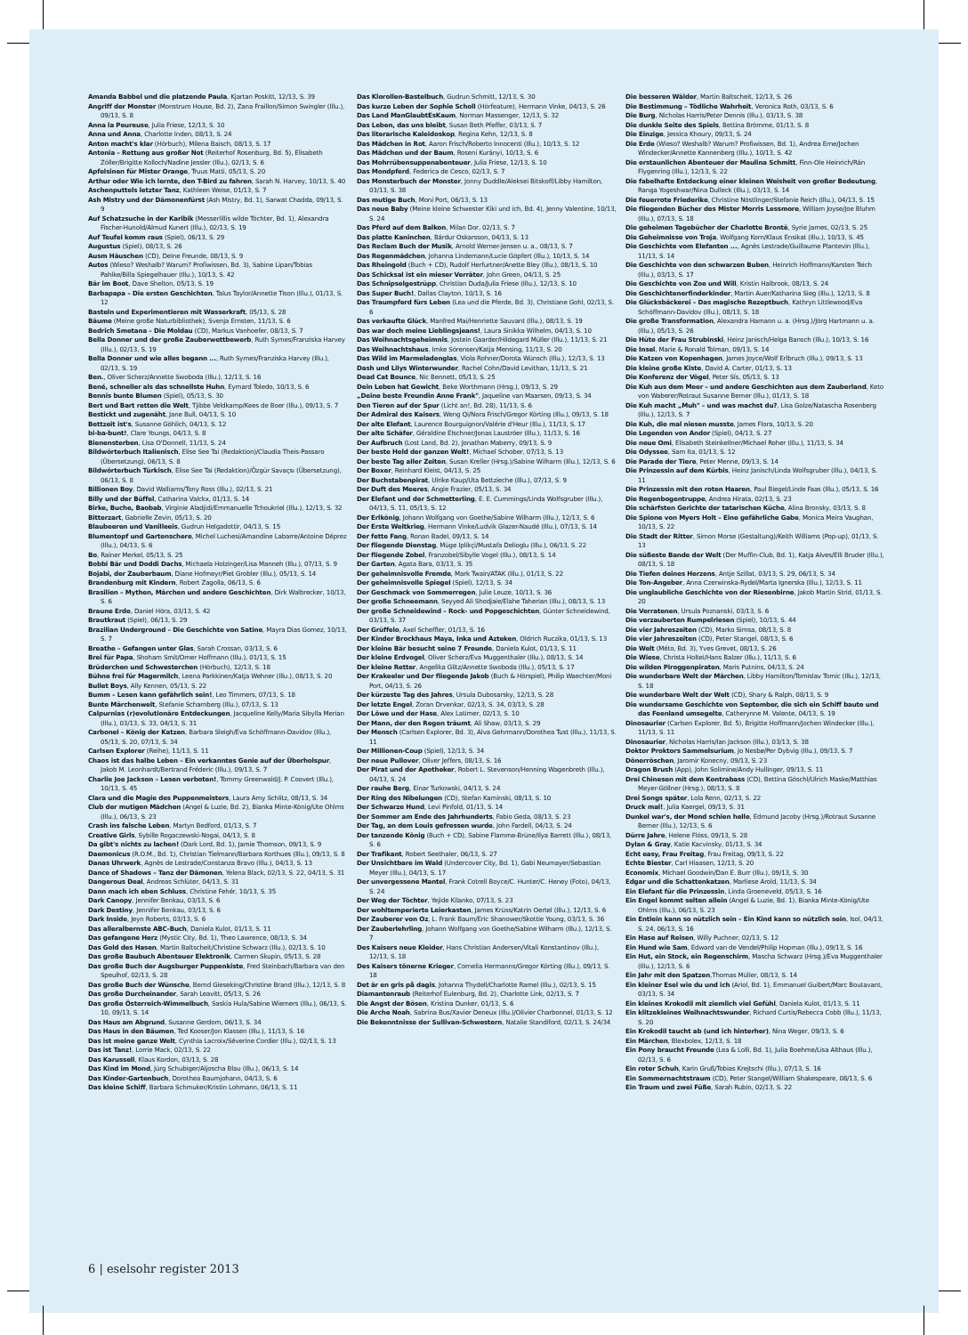Amanda Babbel und die platzende Paula, Kjartan Poskitt, 12/13, S. 39
Angriff der Monster (Monstrum House, Bd. 2), Zana Fraillon/Simon Swingler (Illu.), 09/13, S. 8
Anna la Peureuse, Julia Friese, 12/13, S. 10
Anna und Anna, Charlotte Inden, 08/13, S. 24
Anton macht's klar (Hörbuch), Milena Baisch, 08/13, S. 17
Antonia – Rettung aus großer Not (Reiterhof Rosenburg, Bd. 5), Elisabeth Zöller/Brigitte Kolloch/Nadine Jessler (Illu.), 02/13, S. 6
Apfelsinen für Mister Orange, Truus Matti, 05/13, S. 20
Arthur oder Wie ich lernte, den T-Bird zu fahren, Sarah N. Harvey, 10/13, S. 40
Aschenputtels letzter Tanz, Kathleen Weise, 01/13, S. 7
Ash Mistry und der Dämonenfürst (Ash Mistry, Bd. 1), Sarwat Chadda, 09/13, S. 9
Auf Schatzsuche in der Karibik (Messerlillis wilde Töchter, Bd. 1), Alexandra Fischer-Hunold/Almud Kunert (Illu.), 02/13, S. 19
Auf Teufel komm raus (Spiel), 06/13, S. 29
Augustus (Spiel), 08/13, S. 26
Ausm Häuschen (CD), Deine Freunde, 08/13, S. 9
Autos (Wieso? Weshalb? Warum? Profiwissen, Bd. 3), Sabine Lipan/Tobias Pahlke/Billa Spiegelhauer (Illu.), 10/13, S. 42
Bär im Boot, Dave Shelton, 05/13, S. 19
Barbapapa – Die ersten Geschichten, Talus Taylor/Annette Tison (Illu.), 01/13, S. 12
Basteln und Experimentieren mit Wasserkraft, 05/13, S. 28
Bäume (Meine große Naturbibliothek), Svenja Ernsten, 11/13, S. 6
Bedrich Smetana – Die Moldau (CD), Markus Vanhoefer, 08/13, S. 7
Bella Donner und der große Zauberwettbewerb, Ruth Symes/Franziska Harvey (Illu.), 02/13, S. 19
Bella Donner und wie alles begann ..., Ruth Symes/Franziska Harvey (Illu.), 02/13, S. 19
Ben., Oliver Scherz/Annette Swoboda (Illu.), 12/13, S. 16
Bené, schneller als das schnellste Huhn, Eymard Toledo, 10/13, S. 6
Bennis bunte Blumen (Spiel), 05/13, S. 30
Bert und Bart retten die Welt, Tjibbe Veldkamp/Kees de Boer (Illu.), 09/13, S. 7
Bestickt und zugenäht, Jane Bull, 04/13, S. 10
Bettzeit ist's, Susanne Göhlich, 04/13, S. 12
bi-ba-bunt!, Clare Youngs, 04/13, S. 8
Bienensterben, Lisa O'Donnell, 11/13, S. 24
Bildwörterbuch Italienisch, Elise See Tai (Redaktion)/Claudia Theis-Passaro (Übersetzung), 06/13, S. 8
Bildwörterbuch Türkisch, Elise See Tai (Redaktion)/Özgür Savaçsı (Übersetzung), 06/13, S. 8
Billionen Boy, David Walliams/Tony Ross (Illu.), 02/13, S. 21
Billy und der Büffel, Catharina Valckx, 01/13, S. 14
Birke, Buche, Baobab, Virginie Aladjidi/Emmanuelle Tchoukriel (Illu.), 12/13, S. 32
Bitterzart, Gabrielle Zevin, 05/13, S. 20
Blaubeeren und Vanilleeis, Gudrun Helgadottir, 04/13, S. 15
Blumentopf und Gartenschere, Michel Luchesi/Amandine Labarre/Antoine Déprez (Illu.), 04/13, S. 6
Bo, Rainer Merkel, 05/13, S. 25
Bobbi Bär und Doddi Dachs, Michaela Holzinger/Lisa Manneh (Illu.), 07/13, S. 9
Bojabi, der Zauberbaum, Diane Hofmeyr/Piet Grobler (Illu.), 05/13, S. 14
Brandenburg mit Kindern, Robert Zagolla, 06/13, S. 6
Brasilien – Mythen, Märchen und andere Geschichten, Dirk Walbrecker, 10/13, S. 6
Braune Erde, Daniel Höra, 03/13, S. 42
Brautkraut (Spiel), 06/13, S. 29
Brazilian Underground – Die Geschichte von Satine, Mayra Dias Gomez, 10/13, S. 7
Breathe – Gefangen unter Glas, Sarah Crossan, 03/13, S. 6
Brei für Papa, Shoham Smit/Omer Hoffmann (Illu.), 01/13, S. 15
Brüderchen und Schwesterchen (Hörbuch), 12/13, S. 18
Bühne frei für Magermilch, Leena Parkkinen/Katja Wehner (Illu.), 08/13, S. 20
Bullet Boys, Ally Kennen, 05/13, S. 22
Bumm – Lesen kann gefährlich sein!, Leo Timmers, 07/13, S. 18
Bunte Märchenwelt, Stefanie Scharnberg (Illu.), 07/13, S. 13
Calpurnias (r)evolutionäre Entdeckungen, Jacqueline Kelly/Maria Sibylla Merian (Illu.), 03/13, S. 33, 04/13, S. 31
Carbonel – König der Katzen, Barbara Sleigh/Eva Schöffmann-Davidov (Illu.), 05/13, S. 20, 07/13, S. 34
Carlsen Explorer (Reihe), 11/13, S. 11
Chaos ist das halbe Leben – Ein verkanntes Genie auf der Überholspur, Jakob M. Leonhardt/Bertrand Fréderic (Illu.), 09/13, S. 7
Charlie Joe Jackson – Lesen verboten!, Tommy Greenwald/J. P. Coovert (Illu.), 10/13, S. 45
Clara und die Magie des Puppenmeisters, Laura Amy Schlitz, 08/13, S. 34
Club der mutigen Mädchen (Angel & Luzie, Bd. 2), Bianka Minte-König/Ute Ohlms (Illu.), 06/13, S. 23
Crash ins falsche Leben, Martyn Bedford, 01/13, S. 7
Creative Girls, Sybille Rogaczewski-Nogai, 04/13, S. 8
Da gibt's nichts zu lachen! (Dark Lord, Bd. 1), Jamie Thomson, 09/13, S. 9
Daemonicus (R.O.M., Bd. 1), Christian Tielmann/Barbara Korthues (Illu.), 09/13, S. 8
Danas Uhrwerk, Agnès de Lestrade/Constanza Bravo (Illu.), 04/13, S. 13
Dance of Shadows – Tanz der Dämonen, Yelena Black, 02/13, S. 22, 04/13, S. 31
Dangerous Deal, Andreas Schlüter, 04/13, S. 31
Dann mach ich eben Schluss, Christine Fehér, 10/13, S. 35
Dark Canopy, Jennifer Benkau, 03/13, S. 6
Dark Destiny, Jennifer Benkau, 03/13, S. 6
Dark Inside, Jeyn Roberts, 03/13, S. 6
Das alleralbernste ABC-Buch, Daniela Kulot, 01/13, S. 11
Das gefangene Herz (Mystic City, Bd. 1), Theo Lawrence, 08/13, S. 34
Das Gold des Hasen, Martin Baltscheit/Christine Schwarz (Illu.), 02/13, S. 10
Das große Baubuch Abenteuer Elektronik, Carmen Skupin, 05/13, S. 28
Das große Buch der Augsburger Puppenkiste, Fred Steinbach/Barbara van den Speulhof, 02/13, S. 28
Das große Buch der Wünsche, Bernd Gieseking/Christine Brand (Illu.), 12/13, S. 8
Das große Durcheinander, Sarah Leavitt, 05/13, S. 26
Das große Österreich-Wimmelbuch, Saskia Hula/Sabine Wiemers (Illu.), 06/13, S. 10, 09/13, S. 14
Das Haus am Abgrund, Susanne Gerdom, 06/13, S. 34
Das Haus in den Bäumen, Ted Kooser/Jon Klassen (Illu.), 11/13, S. 16
Das ist meine ganze Welt, Cynthia Lacroix/Séverine Cordier (Illu.), 02/13, S. 13
Das ist Tanz!, Lorrie Mack, 02/13, S. 22
Das Karussell, Klaus Kordon, 03/13, S. 28
Das Kind im Mond, Jürg Schubiger/Aljoscha Blau (Illu.), 06/13, S. 14
Das Kinder-Gartenbuch, Dorothea Baumjohann, 04/13, S. 6
Das kleine Schiff, Barbara Schmuker/Kristin Lohmann, 06/13, S. 11
Das Klorollen-Bastelbuch, Gudrun Schmitt, 12/13, S. 30
Das kurze Leben der Sophie Scholl (Hörfeature), Hermann Vinke, 04/13, S. 26
Das Land ManGlaubtEsKaum, Norman Massenger, 12/13, S. 32
Das Leben, das uns bleibt, Susan Beth Pfeffer, 03/13, S. 7
Das literarische Kaleidoskop, Regina Kehn, 12/13, S. 8
Das Mädchen in Rot, Aaron Frisch/Roberto Innocenti (Illu.), 10/13, S. 12
Das Mädchen und der Baum, Roseni Kurányi, 10/13, S. 6
Das Mohrrübensuppenabenteuer, Julia Friese, 12/13, S. 10
Das Mondpferd, Federica de Cesco, 02/13, S. 7
Das Monsterbuch der Monster, Jonny Duddle/Aleksei Bitskoff/Libby Hamilton, 03/13, S. 38
Das mutige Buch, Moni Port, 06/13, S. 13
Das neue Baby (Meine kleine Schwester Kiki und ich, Bd. 4), Jenny Valentine, 10/13, S. 24
Das Pferd auf dem Balkon, Milan Dor, 02/13, S. 7
Das platte Kaninchen, Bárdur Oskarsson, 04/13, S. 13
Das Reclam Buch der Musik, Arnold Werner-Jensen u. a., 08/13, S. 7
Das Regenmädchen, Johanna Lindemann/Lucie Göpfert (Illu.), 10/13, S. 14
Das Rheingold (Buch + CD), Rudolf Herfurtner/Anette Bley (Illu.), 08/13, S. 10
Das Schicksal ist ein mieser Verräter, John Green, 04/13, S. 25
Das Schnipselgestrüpp, Christian Duda/Julia Friese (Illu.), 12/13, S. 10
Das Super Buch!, Dallas Clayton, 10/13, S. 16
Das Traumpferd fürs Leben (Lea und die Pferde, Bd. 3), Christiane Gohl, 02/13, S. 6
Das verkaufte Glück, Manfred Mai/Henriette Sauvant (Illu.), 08/13, S. 19
Das war doch meine Lieblingsjeans!, Laura Sinikka Wilhelm, 04/13, S. 10
Das Weihnachtsgeheimnis, Jostein Gaarder/Hildegard Müller (Illu.), 11/13, S. 21
Das Weihnachtshaus, Imke Sörensen/Katja Mensing, 11/13, S. 20
Das Wild im Marmeladenglas, Viola Rohner/Dorota Wünsch (Illu.), 12/13, S. 13
Dash und Lilys Winterwunder, Rachel Cohn/David Levithan, 11/13, S. 21
Dead Cat Bounce, Nic Bennett, 05/13, S. 25
Dein Leben hat Gewicht, Beke Worthmann (Hrsg.), 09/13, S. 29
„Deine beste Freundin Anne Frank", Jaqueline van Maarsen, 09/13, S. 34
Den Tieren auf der Spur (Licht an!, Bd. 28), 11/13, S. 6
Der Admiral des Kaisers, Weng Qi/Nora Frisch/Gregor Körting (Illu.), 09/13, S. 18
Der alte Elefant, Laurence Bourguignon/Valérie d'Heur (Illu.), 11/13, S. 17
Der alte Schäfer, Géraldine Elschner/Jonas Lauströer (Illu.), 11/13, S. 16
Der Aufbruch (Lost Land, Bd. 2), Jonathan Maberry, 09/13, S. 9
Der beste Held der ganzen Welt!, Michael Schober, 07/13, S. 13
Der beste Tag aller Zeiten, Susan Kreller (Hrsg.)/Sabine Wilharm (Illu.), 12/13, S. 6
Der Boxer, Reinhard Kleist, 04/13, S. 25
Der Buchstabenpirat, Ulrike Kaup/Uta Bettzieche (Illu.), 07/13, S. 9
Der Duft des Meeres, Angie Frazier, 05/13, S. 34
Der Elefant und der Schmetterling, E. E. Cummings/Linda Wolfsgruber (Illu.), 04/13, S. 11, 05/13, S. 12
Der Erlkönig, Johann Wolfgang von Goethe/Sabine Wilharm (Illu.), 12/13, S. 6
Der Erste Weltkrieg, Hermann Vinke/Ludvik Glazer-Naudé (Illu.), 07/13, S. 14
Der fette Fang, Ronan Badel, 09/13, S. 14
Der fliegende Dienstag, Müge Iplikçi/Mustafa Delioglu (Illu.), 06/13, S. 22
Der fliegende Zobel, Franzobel/Sibylle Vogel (Illu.), 08/13, S. 14
Der Garten, Agata Bara, 03/13, S. 35
Der geheimnisvolle Fremde, Mark Twain/ATAK (Illu.), 01/13, S. 22
Der geheimnisvolle Spiegel (Spiel), 12/13, S. 34
Der Geschmack von Sommerregen, Julie Leuze, 10/13, S. 36
Der große Schneemann, Seyyed Ali Shodjaie/Elahe Taherian (Illu.), 08/13, S. 13
Der große Schneidewind – Rock- und Popgeschichten, Günter Schneidewind, 03/13, S. 37
Der Grüffelo, Axel Scheffler, 01/13, S. 16
Der Kinder Brockhaus Maya, Inka und Azteken, Oldrich Ruczika, 01/13, S. 13
Der kleine Bär besucht seine 7 Freunde, Daniela Kulot, 01/13, S. 11
Der kleine Erdvogel, Oliver Scherz/Eva Muggenthaler (Illu.), 08/13, S. 14
Der kleine Retter, Angelika Glitz/Annette Swoboda (Illu.), 05/13, S. 17
Der Krakeeler und Der fliegende Jakob (Buch & Hörspiel), Philip Waechter/Moni Port, 04/13, S. 26
Der kürzeste Tag des Jahres, Ursula Dubosarsky, 12/13, S. 28
Der letzte Engel, Zoran Drvenkar, 02/13, S. 34, 03/13, S. 28
Der Löwe und der Hase, Alex Latimer, 02/13, S. 10
Der Mann, der den Regen träumt, Ali Shaw, 03/13, S. 29
Der Mensch (Carlsen Explorer, Bd. 3), Alva Gehrmann/Dorothea Tust (Illu.), 11/13, S. 11
Der Millionen-Coup (Spiel), 12/13, S. 34
Der neue Pullover, Oliver Jeffers, 08/13, S. 16
Der Pirat und der Apotheker, Robert L. Stevenson/Henning Wagenbreth (Illu.), 04/13, S. 24
Der rauhe Berg, Einar Turkowski, 04/13, S. 24
Der Ring des Nibelungen (CD), Stefan Kaminski, 08/13, S. 10
Der Schwarze Hund, Levi Pinfold, 01/13, S. 14
Der Sommer am Ende des Jahrhunderts, Fabio Geda, 08/13, S. 23
Der Tag, an dem Louis gefressen wurde, John Fardell, 04/13, S. 24
Der tanzende König (Buch + CD), Sabine Flamme-Brüne/Ilya Barrett (Illu.), 08/13, S. 6
Der Trafikant, Robert Seethaler, 06/13, S. 27
Der Unsichtbare im Wald (Undercover City, Bd. 1), Gabi Neumayer/Sebastian Meyer (Illu.), 04/13, S. 17
Der unvergessene Mantel, Frank Cotrell Boyce/C. Hunter/C. Heney (Foto), 04/13, S. 24
Der Weg der Töchter, Yejide Kilanko, 07/13, S. 23
Der wohltemperierte Leierkasten, James Krüss/Katrin Oertel (Illu.), 12/13, S. 6
Der Zauberer von Oz, L. Frank Baum/Eric Shanower/Skottie Young, 03/13, S. 36
Der Zauberlehrling, Johann Wolfgang von Goethe/Sabine Wilharm (Illu.), 12/13, S. 7
Des Kaisers neue Kleider, Hans Christian Andersen/Vitali Konstantinov (Illu.), 12/13, S. 18
Des Kaisers tönerne Krieger, Cornelia Hermanns/Gregor Körting (Illu.), 09/13, S. 18
Det är en gris på dagis, Johanna Thydell/Charlotte Ramel (Illu.), 02/13, S. 15
Diamantenraub (Reiterhof Eulenburg, Bd. 2), Charlotte Link, 02/13, S. 7
Die Angst der Bösen, Kristina Dunker, 01/13, S. 6
Die Arche Noah, Sabrina Bus/Xavier Deneux (Illu.)/Olivier Charbonnel, 01/13, S. 12
Die Bekenntnisse der Sullivan-Schwestern, Natalie Standiford, 02/13, S. 24/34
Die besseren Wälder, Martin Baltscheit, 12/13, S. 26
Die Bestimmung – Tödliche Wahrheit, Veronica Roth, 03/13, S. 6
Die Burg, Nicholas Harris/Peter Dennis (Illu.), 03/13, S. 38
Die dunkle Seite des Spiels, Bettina Brömme, 01/13, S. 8
Die Einzige, Jessica Khoury, 09/13, S. 24
Die Erde (Wieso? Weshalb? Warum? Profiwissen, Bd. 1), Andrea Erne/Jochen Windecker/Annette Kannenberg (Illu.), 10/13, S. 42
Die erstaunlichen Abenteuer der Maulina Schmitt, Finn-Ole Heinrich/Rán Flygenring (Illu.), 12/13, S. 22
Die fabelhafte Entdeckung einer kleinen Weisheit von großer Bedeutung, Ranga Yogeshwar/Nina Dulleck (Illu.), 03/13, S. 14
Die feuerrote Friederike, Christine Nöstlinger/Stefanie Reich (Illu.), 04/13, S. 15
Die fliegenden Bücher des Mister Morris Lessmore, William Joyse/Joe Bluhm (Illu.), 07/13, S. 18
Die geheimen Tagebücher der Charlotte Brontë, Syrie James, 02/13, S. 25
Die Geheimnisse von Troja, Wolfgang Korn/Klaus Ensikat (Illu.), 10/13, S. 45
Die Geschichte vom Elefanten ..., Agnès Lestrade/Guillaume Plantevin (Illu.), 11/13, S. 14
Die Geschichte von den schwarzen Buben, Heinrich Hoffmann/Karsten Teich (Illu.), 03/13, S. 17
Die Geschichte von Zoe und Will, Kristin Halbrook, 08/13, S. 24
Die Geschichtenerfinderkinder, Martin Auer/Katharina Sieg (Illu.), 12/13, S. 8
Die Glücksbäckerei – Das magische Rezeptbuch, Kathryn Littlewood/Eva Schöffmann-Davidov (Illu.), 08/13, S. 18
Die große Transformation, Alexandra Hamann u. a. (Hrsg.)/Jörg Hartmann u. a. (Illu.), 05/13, S. 26
Die Hüte der Frau Strubinski, Heinz Janisch/Helga Bansch (Illu.), 10/13, S. 16
Die Insel, Marie & Ronald Tolman, 09/13, S. 14
Die Katzen von Kopenhagen, James Joyce/Wolf Erlbruch (Illu.), 09/13, S. 13
Die kleine große Kiste, David A. Carter, 01/13, S. 13
Die Konferenz der Vögel, Peter Sís, 05/13, S. 13
Die Kuh aus dem Meer – und andere Geschichten aus dem Zauberland, Keto von Waberer/Rotraut Susanne Berner (Illu.), 01/13, S. 18
Die Kuh macht „Muh" – und was machst du?, Lisa Golze/Natascha Rosenberg (Illu.), 12/13, S. 7
Die Kuh, die mal niesen musste, James Flora, 10/13, S. 20
Die Legenden von Andor (Spiel), 04/13, S. 27
Die neue Omi, Elisabeth Steinkellner/Michael Roher (Illu.), 11/13, S. 34
Die Odyssee, Sam Ita, 01/13, S. 12
Die Parade der Tiere, Peter Menne, 09/13, S. 14
Die Prinzessin auf dem Kürbis, Heinz Janisch/Linda Wolfsgruber (Illu.), 04/13, S. 11
Die Prinzessin mit den roten Haaren, Paul Biegel/Linde Faas (Illu.), 05/13, S. 16
Die Regenbogentruppe, Andrea Hirata, 02/13, S. 23
Die schärfsten Gerichte der tatarischen Küche, Alina Bronsky, 03/13, S. 8
Die Spione von Myers Holt – Eine gefährliche Gabe, Monica Meira Vaughan, 10/13, S. 22
Die Stadt der Ritter, Simon Morse (Gestaltung)/Keith Williams (Pop-up), 01/13, S. 13
Die süßeste Bande der Welt (Der Muffin-Club, Bd. 1), Katja Alves/Elli Bruder (Illu.), 08/13, S. 18
Die Tiefen deines Herzens, Antje Szillat, 03/13, S. 29, 06/13, S. 34
Die Ton-Angeber, Anna Czerwinska-Rydel/Marta Ignerska (Illu.), 12/13, S. 11
Die unglaubliche Geschichte von der Riesenbirne, Jakob Martin Strid, 01/13, S. 20
Die Verratenen, Ursula Poznanski, 03/13, S. 6
Die verzauberten Rumpelriesen (Spiel), 10/13, S. 44
Die vier Jahreszeiten (CD), Marko Simsa, 08/13, S. 8
Die vier Jahreszeiten (CD), Peter Stangel, 08/13, S. 6
Die Welt (Méto, Bd. 3), Yves Grevet, 08/13, S. 26
Die Wiese, Christa Holtei/Hans Balzer (Illu.), 11/13, S. 6
Die wilden Piroggenpiraten, Maris Putnins, 04/13, S. 24
Die wunderbare Welt der Märchen, Libby Hamilton/Tomislav Tomic (Illu.), 12/13, S. 18
Die wunderbare Welt der Welt (CD), Shary & Ralph, 08/13, S. 9
Die wundersame Geschichte von September, die sich ein Schiff baute und das Feenland umsegelte, Catherynne M. Valente, 04/13, S. 19
Dinosaurier (Carlsen Explorer, Bd. 5), Brigitte Hoffmann/Jochen Windecker (Illu.), 11/13, S. 11
Dinosaurier, Nicholas Harris/Ian Jackson (Illu.), 03/13, S. 38
Doktor Proktors Sammelsurium, Jo Nesbø/Per Dybvig (Illu.), 09/13, S. 7
Dönerröschen, Jaromir Konecny, 09/13, S. 23
Dragon Brush (App), John Solimine/Andy Hullinger, 09/13, S. 11
Drei Chinesen mit dem Kontrabass (CD), Bettina Göschl/Ulrich Maske/Matthias Meyer-Göllner (Hrsg.), 08/13, S. 8
Drei Songs später, Lola Renn, 02/13, S. 22
Druck mal!, Julia Kaergel, 09/13, S. 31
Dunkel war's, der Mond schien helle, Edmund Jacoby (Hrsg.)/Rotraut Susanne Berner (Illu.), 12/13, S. 6
Dürre Jahre, Helene Flöss, 09/13, S. 28
Dylan & Gray, Katie Kacvinsky, 01/13, S. 34
Echt easy, Frau Freitag, Frau Freitag, 09/13, S. 22
Echte Biester, Carl Hiaasen, 12/13, S. 20
Economix, Michael Goodwin/Dan E. Burr (Illu.), 09/13, S. 30
Edgar und die Schattenkatzen, Marliese Arold, 11/13, S. 34
Ein Elefant für die Prinzessin, Linda Groeneveld, 05/13, S. 16
Ein Engel kommt selten allein (Angel & Luzie, Bd. 1), Bianka Minte-König/Ute Ohlms (Illu.), 06/13, S. 23
Ein Entlein kann so nützlich sein – Ein Kind kann so nützlich sein, Isol, 04/13, S. 24, 06/13, S. 16
Ein Hase auf Reisen, Willy Puchner, 02/13, S. 12
Ein Hund wie Sam, Edward van de Vendel/Philip Hopman (Illu.), 09/13, S. 16
Ein Hut, ein Stock, ein Regenschirm, Mascha Schwarz (Hrsg.)/Eva Muggenthaler (Illu.), 12/13, S. 6
Ein Jahr mit den Spatzen,Thomas Müller, 08/13, S. 14
Ein kleiner Esel wie du und ich (Ariol, Bd. 1), Emmanuel Guibert/Marc Boutavant, 03/13, S. 34
Ein kleines Krokodil mit ziemlich viel Gefühl, Daniela Kulot, 01/13, S. 11
Ein klitzekleines Weihnachtswunder, Richard Curtis/Rebecca Cobb (Illu.), 11/13, S. 20
Ein Krokodil taucht ab (und ich hinterher), Nina Weger, 09/13, S. 6
Ein Märchen, Blexbolex, 12/13, S. 18
Ein Pony braucht Freunde (Lea & Lolli, Bd. 1), Julia Boehme/Lisa Althaus (Illu.), 02/13, S. 6
Ein roter Schuh, Karin Gruß/Tobias Krejtschi (Illu.), 07/13, S. 16
Ein Sommernachtstraum (CD), Peter Stangel/William Shakespeare, 08/13, S. 6
Ein Traum und zwei Füße, Sarah Rubin, 02/13, S. 22
6 | eselsohr register 2013